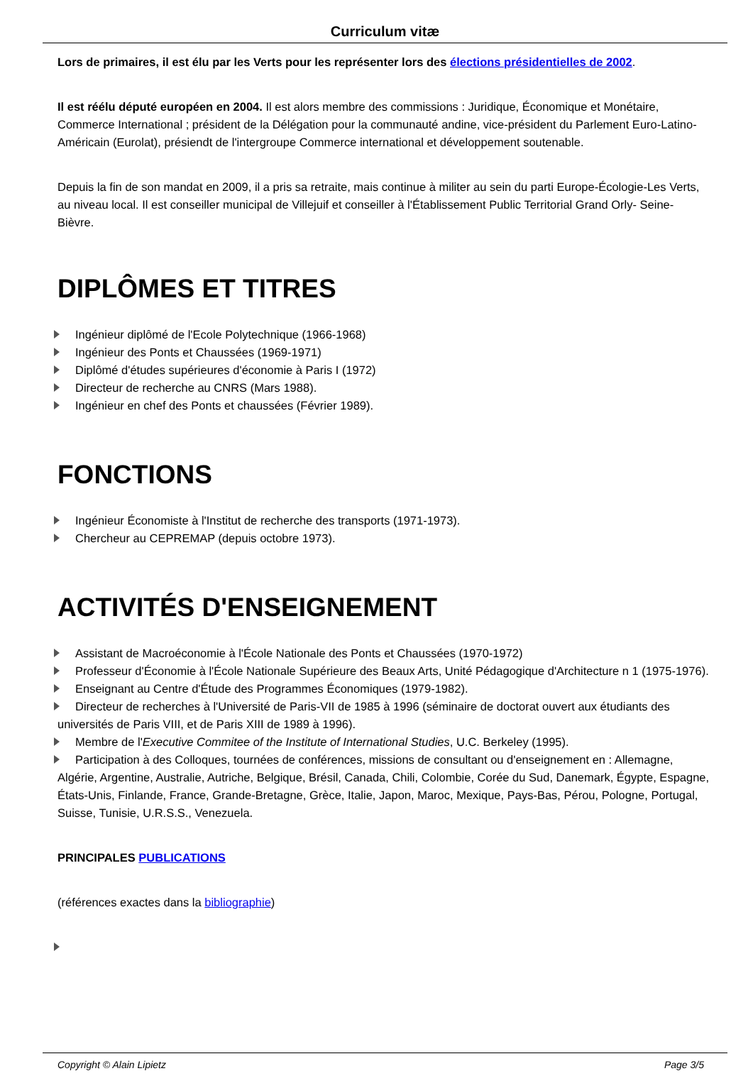Curriculum vitæ
Lors de primaires, il est élu par les Verts pour les représenter lors des élections présidentielles de 2002.
Il est réélu député européen en 2004. Il est alors membre des commissions : Juridique, Économique et Monétaire, Commerce International ; président de la Délégation pour la communauté andine, vice-président du Parlement Euro-Latino-Américain (Eurolat), présiendt de l'intergroupe Commerce international et développement soutenable.
Depuis la fin de son mandat en 2009, il a pris sa retraite, mais continue à militer au sein du parti Europe-Écologie-Les Verts, au niveau local. Il est conseiller municipal de Villejuif et conseiller à l'Établissement Public Territorial Grand Orly- Seine- Bièvre.
DIPLÔMES ET TITRES
Ingénieur diplômé de l'Ecole Polytechnique (1966-1968)
Ingénieur des Ponts et Chaussées (1969-1971)
Diplômé d'études supérieures d'économie à Paris I (1972)
Directeur de recherche au CNRS (Mars 1988).
Ingénieur en chef des Ponts et chaussées (Février 1989).
FONCTIONS
Ingénieur Économiste à l'Institut de recherche des transports (1971-1973).
Chercheur au CEPREMAP (depuis octobre 1973).
ACTIVITÉS D'ENSEIGNEMENT
Assistant de Macroéconomie à l'École Nationale des Ponts et Chaussées (1970-1972)
Professeur d'Économie à l'École Nationale Supérieure des Beaux Arts, Unité Pédagogique d'Architecture n 1 (1975-1976).
Enseignant au Centre d'Étude des Programmes Économiques (1979-1982).
Directeur de recherches à l'Université de Paris-VII de 1985 à 1996 (séminaire de doctorat ouvert aux étudiants des universités de Paris VIII, et de Paris XIII de 1989 à 1996).
Membre de l'Executive Commitee of the Institute of International Studies, U.C. Berkeley (1995).
Participation à des Colloques, tournées de conférences, missions de consultant ou d'enseignement en : Allemagne, Algérie, Argentine, Australie, Autriche, Belgique, Brésil, Canada, Chili, Colombie, Corée du Sud, Danemark, Égypte, Espagne, États-Unis, Finlande, France, Grande-Bretagne, Grèce, Italie, Japon, Maroc, Mexique, Pays-Bas, Pérou, Pologne, Portugal, Suisse, Tunisie, U.R.S.S., Venezuela.
PRINCIPALES PUBLICATIONS
(références exactes dans la bibliographie)
Copyright © Alain Lipietz Page 3/5